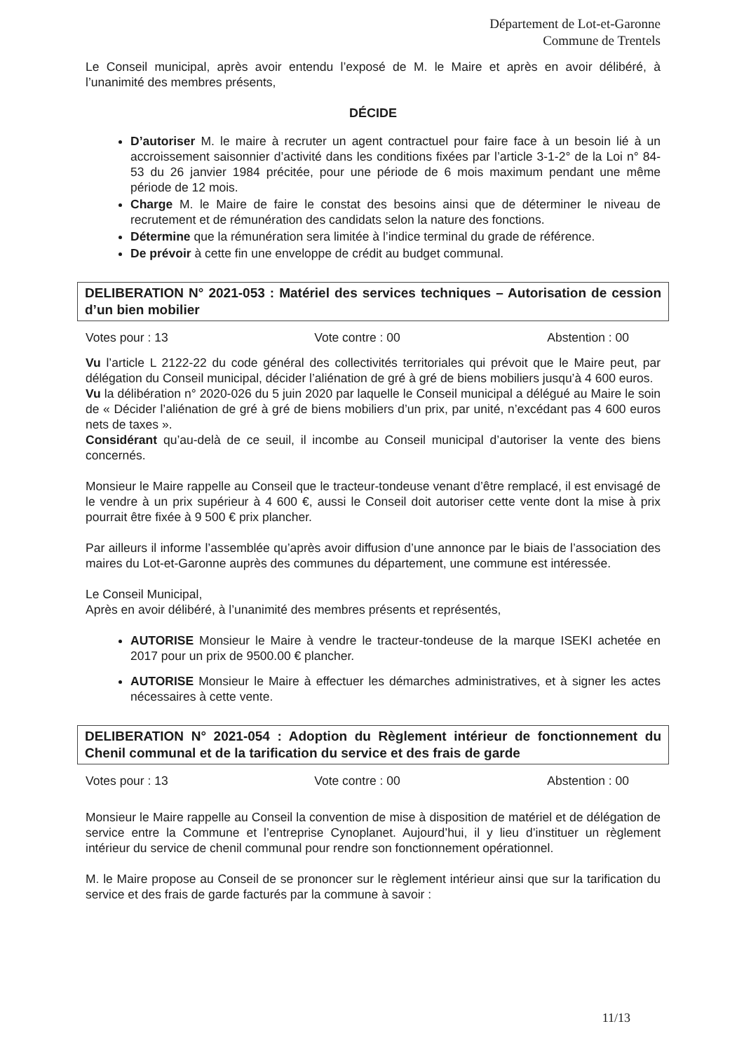Département de Lot-et-Garonne
Commune de Trentels
Le Conseil municipal, après avoir entendu l’exposé de M. le Maire et après en avoir délibéré, à l’unanimité des membres présents,
DÉCIDE
D’autoriser M. le maire à recruter un agent contractuel pour faire face à un besoin lié à un accroissement saisonnier d’activité dans les conditions fixées par l’article 3-1-2° de la Loi n° 84-53 du 26 janvier 1984 précitée, pour une période de 6 mois maximum pendant une même période de 12 mois.
Charge M. le Maire de faire le constat des besoins ainsi que de déterminer le niveau de recrutement et de rémunération des candidats selon la nature des fonctions.
Détermine que la rémunération sera limitée à l’indice terminal du grade de référence.
De prévoir à cette fin une enveloppe de crédit au budget communal.
DELIBERATION N° 2021-053 : Matériel des services techniques – Autorisation de cession d’un bien mobilier
Votes pour : 13 Vote contre : 00 Abstention : 00
Vu l’article L 2122-22 du code général des collectivités territoriales qui prévoit que le Maire peut, par délégation du Conseil municipal, décider l’aliénation de gré à gré de biens mobiliers jusqu’à 4 600 euros.
Vu la délibération n° 2020-026 du 5 juin 2020 par laquelle le Conseil municipal a délégué au Maire le soin de « Décider l’aliénation de gré à gré de biens mobiliers d’un prix, par unité, n’excédant pas 4 600 euros nets de taxes ».
Considérant qu’au-delà de ce seuil, il incombe au Conseil municipal d’autoriser la vente des biens concernés.
Monsieur le Maire rappelle au Conseil que le tracteur-tondeuse venant d’être remplacé, il est envisagé de le vendre à un prix supérieur à 4 600 €, aussi le Conseil doit autoriser cette vente dont la mise à prix pourrait être fixée à 9 500 € prix plancher.
Par ailleurs il informe l’assemblée qu’après avoir diffusion d’une annonce par le biais de l’association des maires du Lot-et-Garonne auprès des communes du département, une commune est intéressée.
Le Conseil Municipal,
Après en avoir délibéré, à l’unanimité des membres présents et représentés,
AUTORISE Monsieur le Maire à vendre le tracteur-tondeuse de la marque ISEKI achetée en 2017 pour un prix de 9500.00 € plancher.
AUTORISE Monsieur le Maire à effectuer les démarches administratives, et à signer les actes nécessaires à cette vente.
DELIBERATION N° 2021-054 : Adoption du Règlement intérieur de fonctionnement du Chenil communal et de la tarification du service et des frais de garde
Votes pour : 13 Vote contre : 00 Abstention : 00
Monsieur le Maire rappelle au Conseil la convention de mise à disposition de matériel et de délégation de service entre la Commune et l’entreprise Cynoplanet. Aujourd’hui, il y lieu d’instituer un règlement intérieur du service de chenil communal pour rendre son fonctionnement opérationnel.
M. le Maire propose au Conseil de se prononcer sur le règlement intérieur ainsi que sur la tarification du service et des frais de garde facturés par la commune à savoir :
11/13